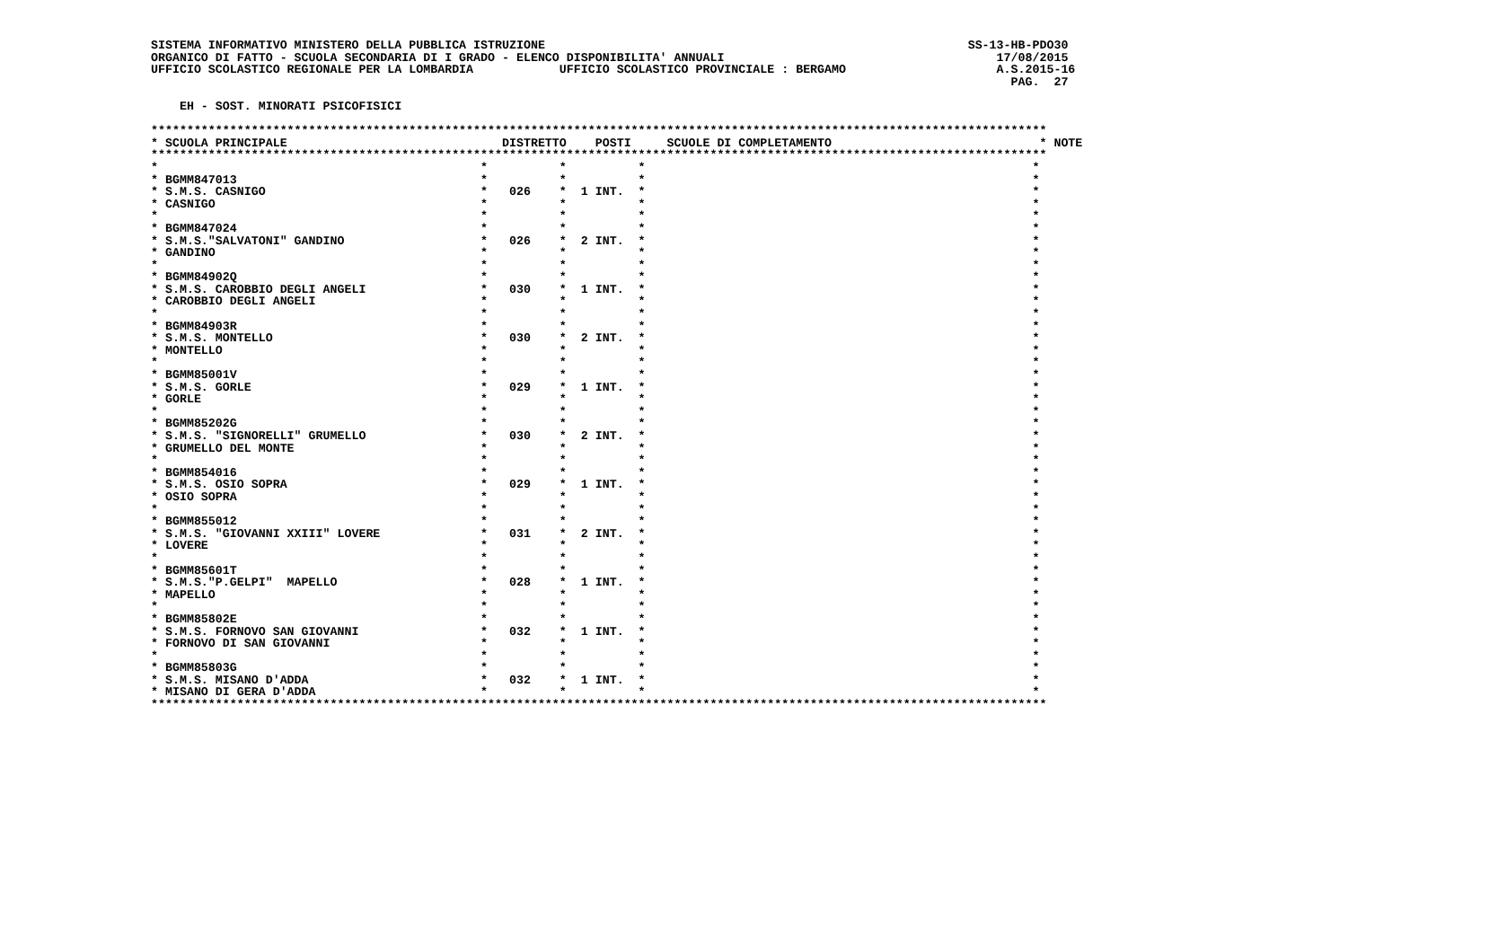SISTEMA INFORMATIVO MINISTERO DELLA PUBBLICA ISTRUZIONE                                                           SS-13-HB-PDO30
ORGANICO DI FATTO - SCUOLA SECONDARIA DI I GRADO - ELENCO DISPONIBILITA' ANNUALI                                      17/08/2015
UFFICIO SCOLASTICO REGIONALE PER LA LOMBARDIA            UFFICIO SCOLASTICO PROVINCIALE : BERGAMO                     A.S.2015-16
                                                                                                                        PAG.  27

    EH - SOST. MINORATI PSICOFISICI

*****************************************************************************************************************************
* SCUOLA PRINCIPALE                              DISTRETTO    POSTI     SCUOLE DI COMPLETAMENTO                             * NOTE
*****************************************************************************************************************************
*                                             *          *          *                                                      *
* BGMM847013                                  *          *          *                                                      *
* S.M.S. CASNIGO                              *   026    *  1 INT.  *                                                      *
* CASNIGO                                     *          *          *                                                      *
*                                             *          *          *                                                      *
* BGMM847024                                  *          *          *                                                      *
* S.M.S."SALVATONI" GANDINO                   *   026    *  2 INT.  *                                                      *
* GANDINO                                     *          *          *                                                      *
*                                             *          *          *                                                      *
* BGMM84902Q                                  *          *          *                                                      *
* S.M.S. CAROBBIO DEGLI ANGELI                *   030    *  1 INT.  *                                                      *
* CAROBBIO DEGLI ANGELI                       *          *          *                                                      *
*                                             *          *          *                                                      *
* BGMM84903R                                  *          *          *                                                      *
* S.M.S. MONTELLO                             *   030    *  2 INT.  *                                                      *
* MONTELLO                                    *          *          *                                                      *
*                                             *          *          *                                                      *
* BGMM85001V                                  *          *          *                                                      *
* S.M.S. GORLE                                *   029    *  1 INT.  *                                                      *
* GORLE                                       *          *          *                                                      *
*                                             *          *          *                                                      *
* BGMM85202G                                  *          *          *                                                      *
* S.M.S. "SIGNORELLI" GRUMELLO                *   030    *  2 INT.  *                                                      *
* GRUMELLO DEL MONTE                          *          *          *                                                      *
*                                             *          *          *                                                      *
* BGMM854016                                  *          *          *                                                      *
* S.M.S. OSIO SOPRA                           *   029    *  1 INT.  *                                                      *
* OSIO SOPRA                                  *          *          *                                                      *
*                                             *          *          *                                                      *
* BGMM855012                                  *          *          *                                                      *
* S.M.S. "GIOVANNI XXIII" LOVERE              *   031    *  2 INT.  *                                                      *
* LOVERE                                      *          *          *                                                      *
*                                             *          *          *                                                      *
* BGMM85601T                                  *          *          *                                                      *
* S.M.S."P.GELPI"  MAPELLO                    *   028    *  1 INT.  *                                                      *
* MAPELLO                                     *          *          *                                                      *
*                                             *          *          *                                                      *
* BGMM85802E                                  *          *          *                                                      *
* S.M.S. FORNOVO SAN GIOVANNI                 *   032    *  1 INT.  *                                                      *
* FORNOVO DI SAN GIOVANNI                     *          *          *                                                      *
*                                             *          *          *                                                      *
* BGMM85803G                                  *          *          *                                                      *
* S.M.S. MISANO D'ADDA                        *   032    *  1 INT.  *                                                      *
* MISANO DI GERA D'ADDA                       *          *          *                                                      *
*****************************************************************************************************************************